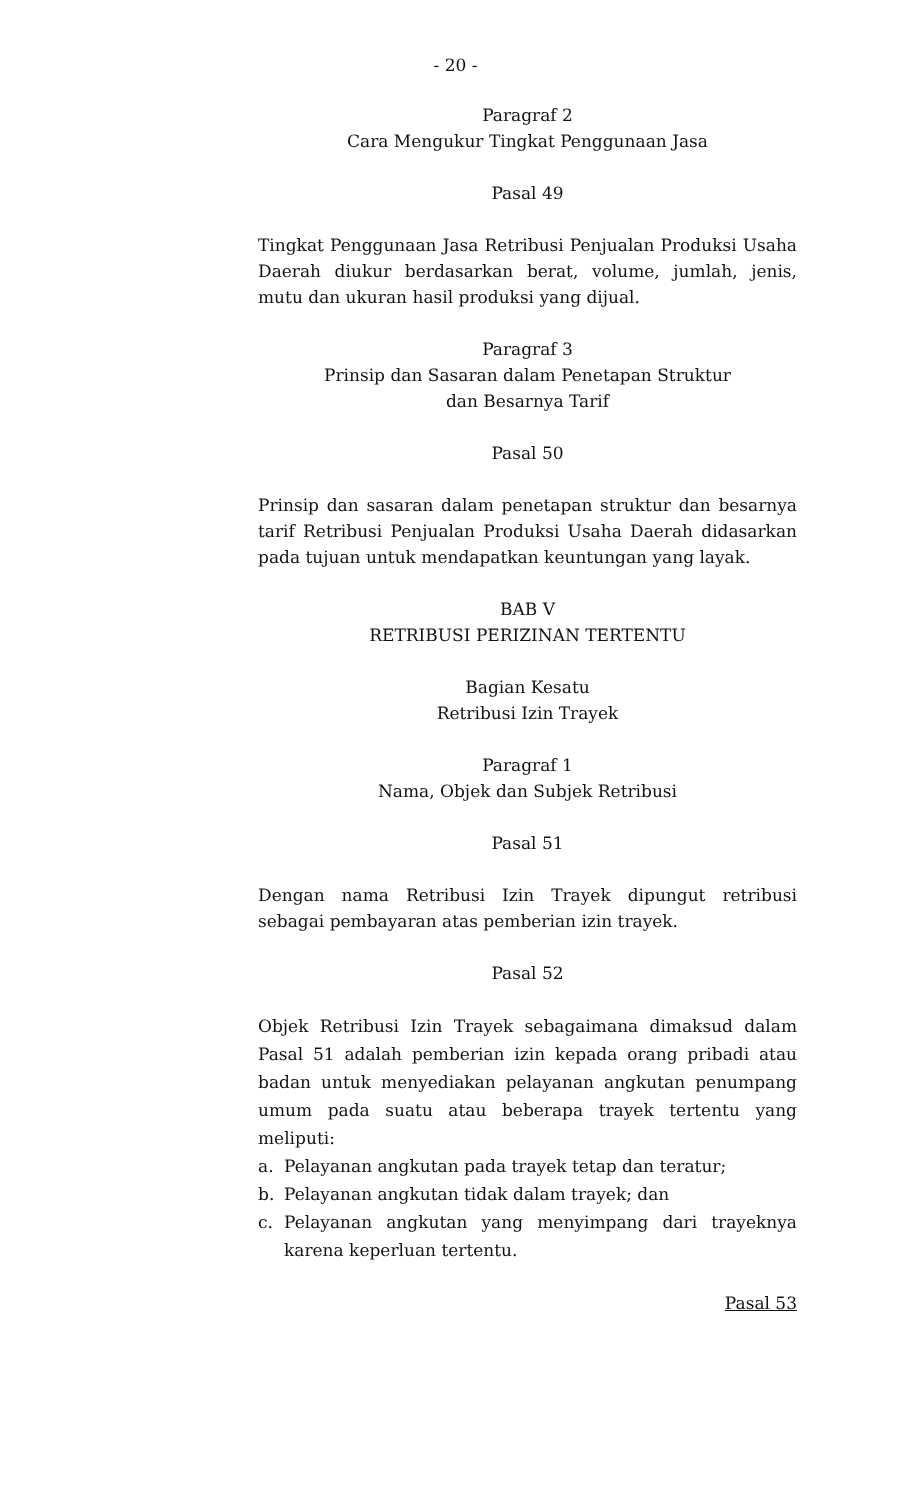- 20 -
Paragraf 2
Cara Mengukur Tingkat Penggunaan Jasa
Pasal 49
Tingkat Penggunaan Jasa Retribusi Penjualan Produksi Usaha Daerah diukur berdasarkan berat, volume, jumlah, jenis, mutu dan ukuran hasil produksi yang dijual.
Paragraf 3
Prinsip dan Sasaran dalam Penetapan Struktur
dan Besarnya Tarif
Pasal 50
Prinsip dan sasaran dalam penetapan struktur dan besarnya tarif Retribusi Penjualan Produksi Usaha Daerah didasarkan pada tujuan untuk mendapatkan keuntungan yang layak.
BAB V
RETRIBUSI PERIZINAN TERTENTU
Bagian Kesatu
Retribusi Izin Trayek
Paragraf 1
Nama, Objek dan Subjek Retribusi
Pasal 51
Dengan nama Retribusi Izin Trayek dipungut retribusi sebagai pembayaran atas pemberian izin trayek.
Pasal 52
Objek Retribusi Izin Trayek sebagaimana dimaksud dalam Pasal 51 adalah pemberian izin kepada orang pribadi atau badan untuk menyediakan pelayanan angkutan penumpang umum pada suatu atau beberapa trayek tertentu yang meliputi:
a. Pelayanan angkutan pada trayek tetap dan teratur;
b. Pelayanan angkutan tidak dalam trayek; dan
c. Pelayanan angkutan yang menyimpang dari trayeknya karena keperluan tertentu.
Pasal 53